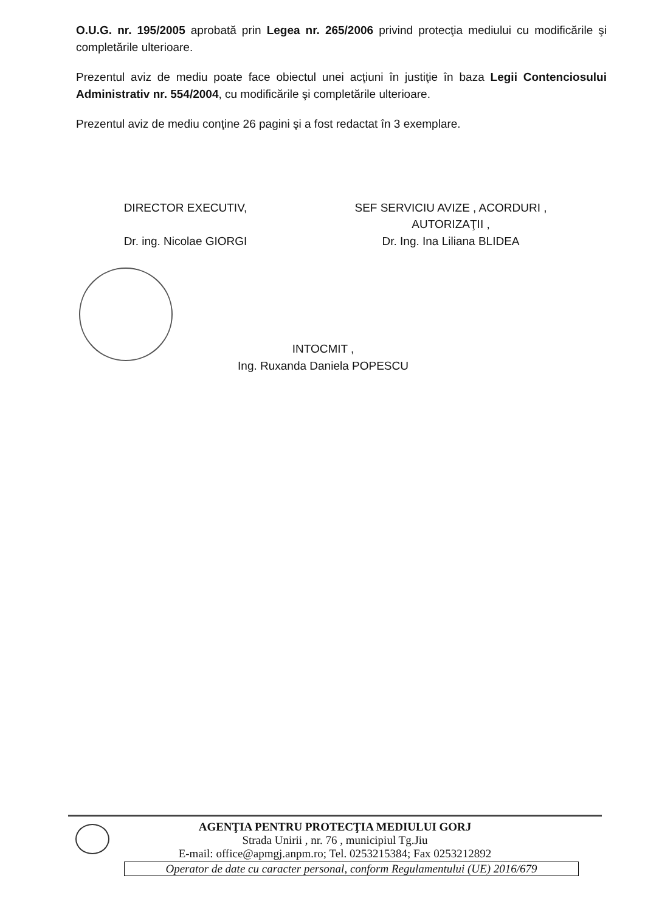O.U.G. nr. 195/2005 aprobată prin Legea nr. 265/2006 privind protecţia mediului cu modificările şi completările ulterioare.
Prezentul aviz de mediu poate face obiectul unei acţiuni în justiţie în baza Legii Contenciosului Administrativ nr. 554/2004, cu modificările şi completările ulterioare.
Prezentul aviz de mediu conţine 26 pagini şi a fost redactat în 3 exemplare.
DIRECTOR EXECUTIV,
Dr. ing. Nicolae GIORGI
SEF SERVICIU AVIZE , ACORDURI ,
AUTORIZAŢII ,
Dr. Ing. Ina Liliana BLIDEA
INTOCMIT ,
Ing. Ruxanda Daniela POPESCU
AGENŢIA PENTRU PROTECŢIA MEDIULUI GORJ
Strada Unirii , nr. 76 , municipiul Tg.Jiu
E-mail: office@apmgj.anpm.ro; Tel. 0253215384; Fax 0253212892
Operator de date cu caracter personal, conform Regulamentului (UE) 2016/679